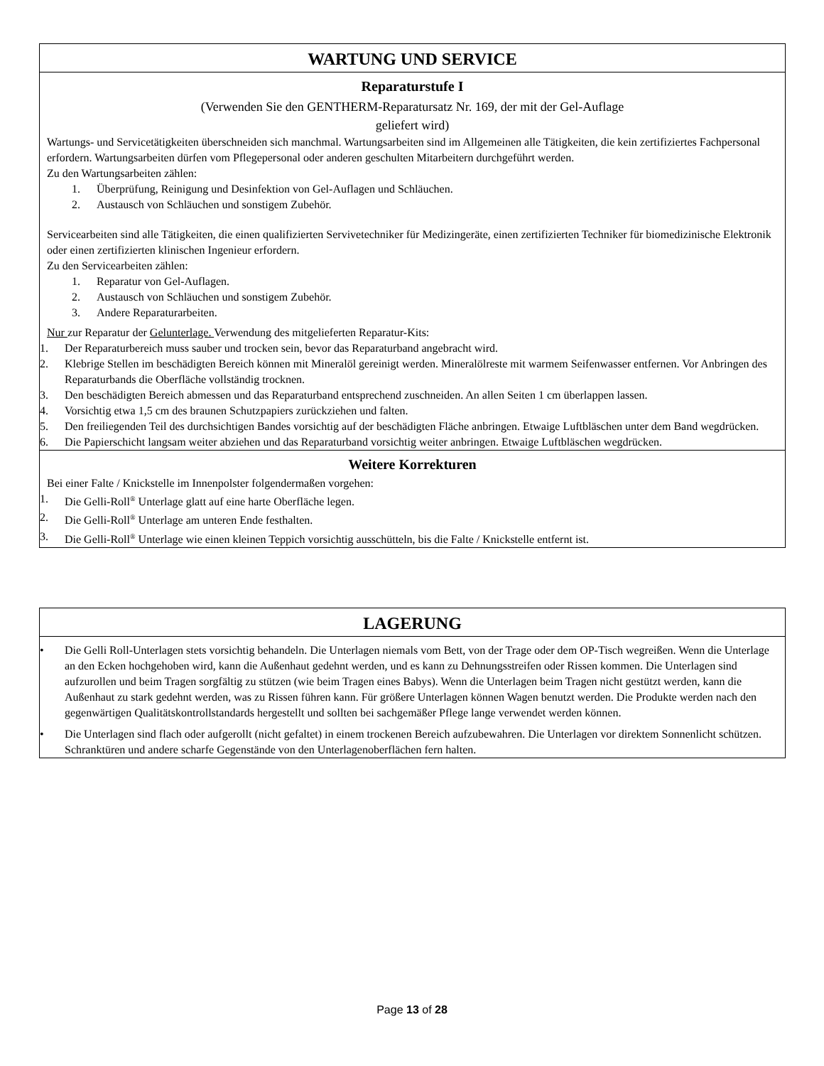WARTUNG UND SERVICE
Reparaturstufe I
(Verwenden Sie den GENTHERM-Reparatursatz Nr. 169, der mit der Gel-Auflage
geliefert wird)
Wartungs- und Servicetätigkeiten überschneiden sich manchmal. Wartungsarbeiten sind im Allgemeinen alle Tätigkeiten, die kein zertifiziertes Fachpersonal erfordern. Wartungsarbeiten dürfen vom Pflegepersonal oder anderen geschulten Mitarbeitern durchgeführt werden.
Zu den Wartungsarbeiten zählen:
1. Überprüfung, Reinigung und Desinfektion von Gel-Auflagen und Schläuchen.
2. Austausch von Schläuchen und sonstigem Zubehör.
Servicearbeiten sind alle Tätigkeiten, die einen qualifizierten Servivetechniker für Medizingeräte, einen zertifizierten Techniker für biomedizinische Elektronik oder einen zertifizierten klinischen Ingenieur erfordern.
Zu den Servicearbeiten zählen:
1. Reparatur von Gel-Auflagen.
2. Austausch von Schläuchen und sonstigem Zubehör.
3. Andere Reparaturarbeiten.
Nur zur Reparatur der Gelunterlage. Verwendung des mitgelieferten Reparatur-Kits:
1. Der Reparaturbereich muss sauber und trocken sein, bevor das Reparaturband angebracht wird.
2. Klebrige Stellen im beschädigten Bereich können mit Mineralöl gereinigt werden. Mineralölreste mit warmem Seifenwasser entfernen. Vor Anbringen des Reparaturbands die Oberfläche vollständig trocknen.
3. Den beschädigten Bereich abmessen und das Reparaturband entsprechend zuschneiden. An allen Seiten 1 cm überlappen lassen.
4. Vorsichtig etwa 1,5 cm des braunen Schutzpapiers zurückziehen und falten.
5. Den freiliegenden Teil des durchsichtigen Bandes vorsichtig auf der beschädigten Fläche anbringen. Etwaige Luftbläschen unter dem Band wegdrücken.
6. Die Papierschicht langsam weiter abziehen und das Reparaturband vorsichtig weiter anbringen. Etwaige Luftbläschen wegdrücken.
Weitere Korrekturen
Bei einer Falte / Knickstelle im Innenpolster folgendermaßen vorgehen:
1. Die Gelli-Roll<sup>®</sup> Unterlage glatt auf eine harte Oberfläche legen.
2. Die Gelli-Roll<sup>®</sup> Unterlage am unteren Ende festhalten.
3. Die Gelli-Roll<sup>®</sup> Unterlage wie einen kleinen Teppich vorsichtig ausschütteln, bis die Falte / Knickstelle entfernt ist.
LAGERUNG
• Die Gelli Roll-Unterlagen stets vorsichtig behandeln. Die Unterlagen niemals vom Bett, von der Trage oder dem OP-Tisch wegreißen. Wenn die Unterlage an den Ecken hochgehoben wird, kann die Außenhaut gedehnt werden, und es kann zu Dehnungsstreifen oder Rissen kommen. Die Unterlagen sind aufzurollen und beim Tragen sorgfältig zu stützen (wie beim Tragen eines Babys). Wenn die Unterlagen beim Tragen nicht gestützt werden, kann die Außenhaut zu stark gedehnt werden, was zu Rissen führen kann. Für größere Unterlagen können Wagen benutzt werden. Die Produkte werden nach den gegenwärtigen Qualitätskontrollstandards hergestellt und sollten bei sachgemäßer Pflege lange verwendet werden können.
• Die Unterlagen sind flach oder aufgerollt (nicht gefaltet) in einem trockenen Bereich aufzubewahren. Die Unterlagen vor direktem Sonnenlicht schützen. Schranktüren und andere scharfe Gegenstände von den Unterlagenoberflächen fern halten.
Page 13 of 28